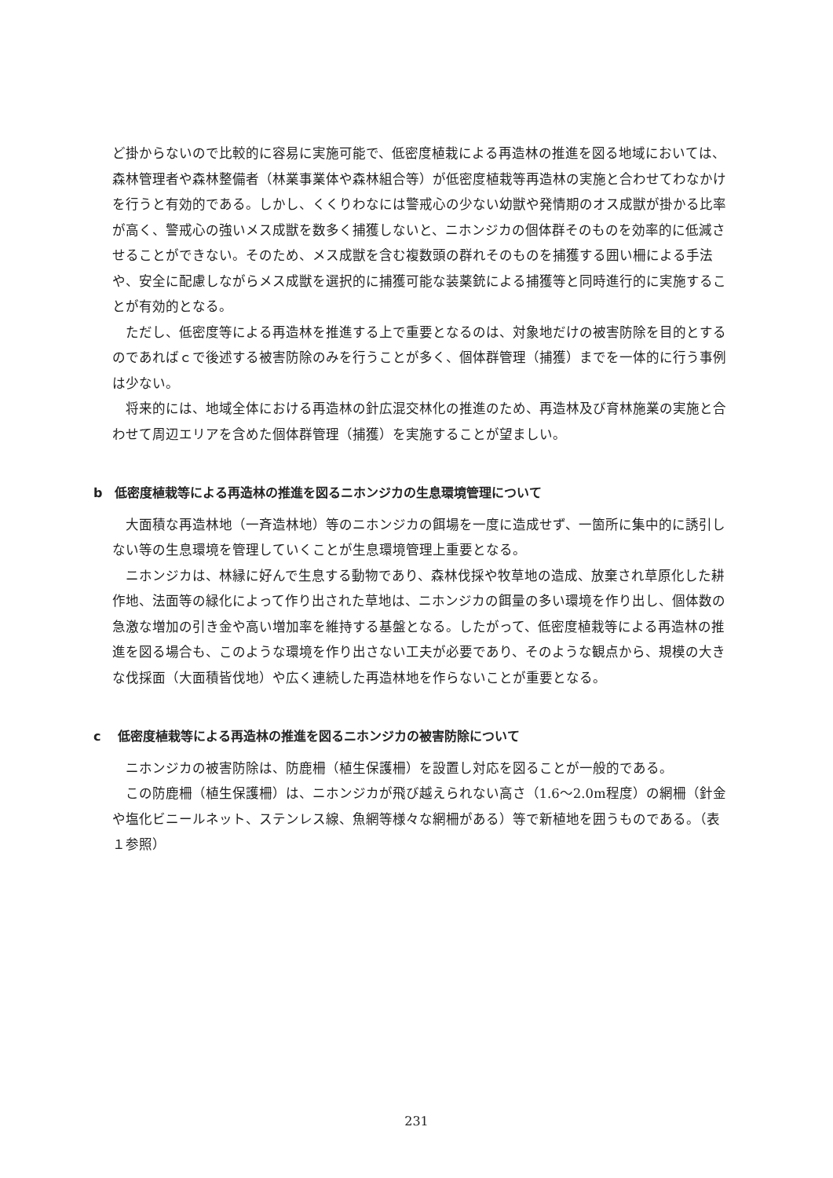ど掛からないので比較的に容易に実施可能で、低密度植栽による再造林の推進を図る地域においては、森林管理者や森林整備者（林業事業体や森林組合等）が低密度植栽等再造林の実施と合わせてわなかけを行うと有効的である。しかし、くくりわなには警戒心の少ない幼獣や発情期のオス成獣が掛かる比率が高く、警戒心の強いメス成獣を数多く捕獲しないと、ニホンジカの個体群そのものを効率的に低減させることができない。そのため、メス成獣を含む複数頭の群れそのものを捕獲する囲い柵による手法や、安全に配慮しながらメス成獣を選択的に捕獲可能な装薬銃による捕獲等と同時進行的に実施することが有効的となる。
ただし、低密度等による再造林を推進する上で重要となるのは、対象地だけの被害防除を目的とするのであればｃで後述する被害防除のみを行うことが多く、個体群管理（捕獲）までを一体的に行う事例は少ない。
将来的には、地域全体における再造林の針広混交林化の推進のため、再造林及び育林施業の実施と合わせて周辺エリアを含めた個体群管理（捕獲）を実施することが望ましい。
b　低密度植栽等による再造林の推進を図るニホンジカの生息環境管理について
大面積な再造林地（一斉造林地）等のニホンジカの餌場を一度に造成せず、一箇所に集中的に誘引しない等の生息環境を管理していくことが生息環境管理上重要となる。
ニホンジカは、林縁に好んで生息する動物であり、森林伐採や牧草地の造成、放棄され草原化した耕作地、法面等の緑化によって作り出された草地は、ニホンジカの餌量の多い環境を作り出し、個体数の急激な増加の引き金や高い増加率を維持する基盤となる。したがって、低密度植栽等による再造林の推進を図る場合も、このような環境を作り出さない工夫が必要であり、そのような観点から、規模の大きな伐採面（大面積皆伐地）や広く連続した再造林地を作らないことが重要となる。
c　 低密度植栽等による再造林の推進を図るニホンジカの被害防除について
ニホンジカの被害防除は、防鹿柵（植生保護柵）を設置し対応を図ることが一般的である。
この防鹿柵（植生保護柵）は、ニホンジカが飛び越えられない高さ（1.6～2.0m程度）の網柵（針金や塩化ビニールネット、ステンレス線、魚網等様々な網柵がある）等で新植地を囲うものである。（表１参照）
231